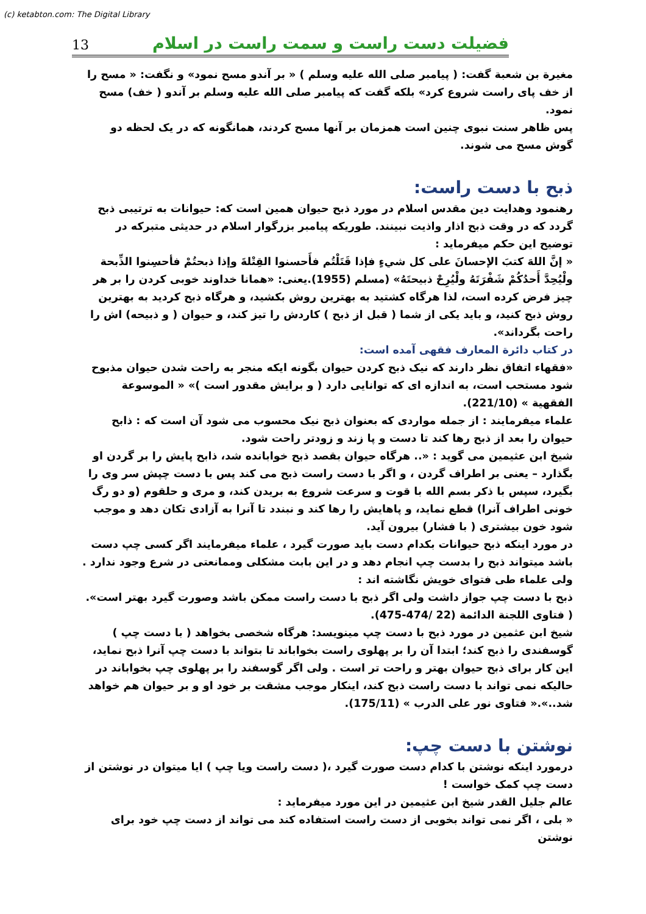(c) ketabton.com: The Digital Library
13 فضیلت دست راست و سمت راست در اسلام
مغیرة بن شعبة گفت: ( پیامبر صلی الله علیه وسلم ) « بر آندو مسح نمود» و نگفت: « مسح را از خف پای راست شروع کرد» بلکه گفت که پیامبر صلی الله علیه وسلم بر آندو ( خف) مسح نمود.
پس ظاهر سنت نبوی چنین است همزمان بر آنها مسح کردند، همانگونه که در یک لحظه دو گوش مسح می شوند.
ذبح با دست راست:
رهنمود وهدایت دین مقدس اسلام در مورد ذبح حیوان همین است که: حیوانات به ترتیبی ذبح گردد که در وقت ذبح اذار واذیت نبینند. طوریکه پیامبر بزرگوار اسلام در حدیثی متبرکه در توضیح این حکم میفرماید :
« إنَّ اللهَ كتبَ الإحسانَ علی كل شيءٍ فإذا قَتَلْتُم فأَحسنوا القِتْلةَ وإذا ذبحتُمْ فأحسِنوا الذِّبحة ولْيُحِدَّ أَحدُكُمْ شَفْرَتَهُ ولْيُرِحْ ذبيحتَهُ» (مسلم (1955).یعنی: «همانا خداوند خوبی کردن را بر هر چیز فرض کرده است، لذا هرگاه کشتید به بهترین روش بکشید، و هرگاه ذبح کردید به بهترین روش ذبح کنید، و باید یکی از شما ( قبل از ذبح ) کاردش را تیز کند، و حیوان ( و ذبیحه) اش را راحت بگرداند».
در کتاب دائرة المعارف فقهی آمده است:
«فقهاء اتفاق نظر دارند که نیک ذبح کردن حیوان بگونه ایکه منجر به راحت شدن حیوان مذبوح شود مستحب است، به اندازه ای که توانایی دارد ( و برایش مقدور است )» « الموسوعة الفقهية » (221/10).
علماء میفرمایند : از جمله مواردی که بعنوان ذبح نیک محسوب می شود آن است که : ذابح حیوان را بعد از ذبح رها کند تا دست و پا زند و زودتر راحت شود.
شیخ ابن عثیمین می گوید : «.. هرگاه حیوان بقصد ذبح خوابانده شد، ذابح پایش را بر گردن او بگذارد – یعنی بر اطراف گردن ، و اگر با دست راست ذبح می کند پس با دست چپش سر وی را بگیرد، سپس با ذکر بسم الله با قوت و سرعت شروع به بریدن کند، و مری و حلقوم (و دو رگ خونی اطراف آنرا) قطع نماید، و پاهایش را رها کند و نبندد تا آنرا به آزادی تکان دهد و موجب شود خون بیشتری ( با فشار) بیرون آید.
در مورد اینکه ذبح حیوانات بکدام دست باید صورت گیرد ، علماء میفرمایند اگر کسی چپ دست باشد میتواند ذبح را بدست چپ انجام دهد و در این بابت مشکلی وممانعتی در شرع وجود ندارد .
ولی علماء طی فتوای خویش نگاشته اند :
ذبح با دست چپ جواز داشت ولی اگر ذبح با دست راست ممکن باشد وصورت گیرد بهتر است».
( فتاوی اللجنة الدائمة (22 /474-475).
شیخ ابن عثمین در مورد ذبح با دست چپ مینویسد: هرگاه شخصی بخواهد ( با دست چپ ) گوسفندی را ذبح کند؛ ابتدا آن را بر پهلوی راست بخواباند تا بتواند با دست چپ آنرا ذبح نماید، این کار برای ذبح حیوان بهتر و راحت تر است . ولی اگر گوسفند را بر پهلوی چپ بخواباند در حالیکه نمی تواند با دست راست ذبح کند، اینکار موجب مشقت بر خود او و بر حیوان هم خواهد شد..».« فتاوی نور علی الدرب » (175/11).
نوشتن با دست چپ:
درمورد اینکه نوشتن با کدام دست صورت گیرد ،( دست راست ویا چپ ) ایا میتوان در نوشتن از دست چپ کمک خواست !
عالم جلیل القدر شیخ ابن عثیمین در این مورد میفرماید :
« بلی ، اگر نمی تواند بخوبی از دست راست استفاده کند می تواند از دست چپ خود برای نوشتن